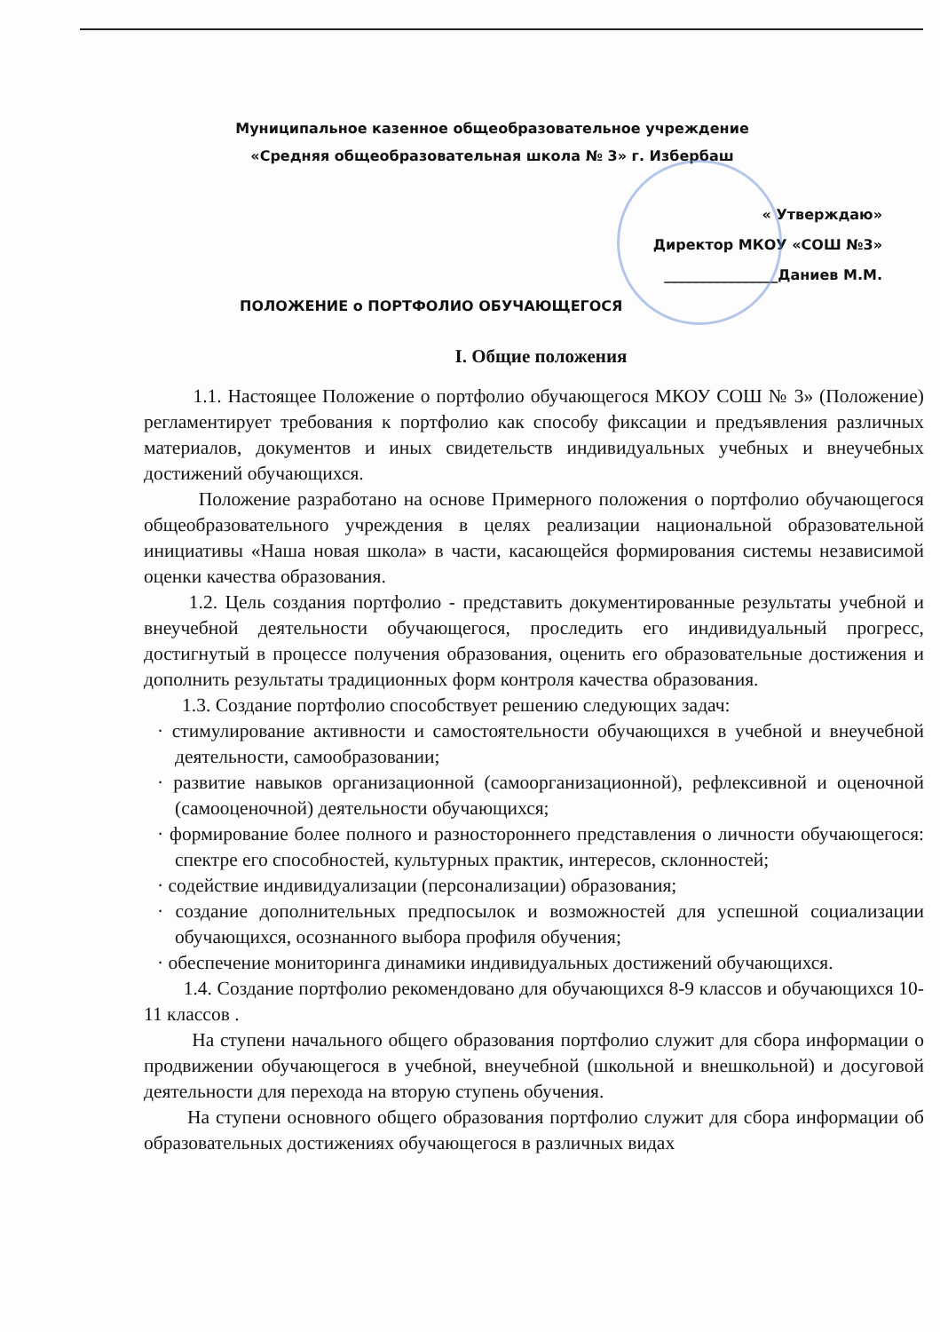Муниципальное казенное общеобразовательное учреждение
«Средняя общеобразовательная школа № 3» г. Избербаш
« Утверждаю»
Директор МКОУ «СОШ №3»
________________Даниев М.М.
ПОЛОЖЕНИЕ о ПОРТФОЛИО ОБУЧАЮЩЕГОСЯ
I. Общие положения
1.1. Настоящее Положение о портфолио обучающегося МКОУ СОШ № 3» (Положение) регламентирует требования к портфолио как способу фиксации и предъявления различных материалов, документов и иных свидетельств индивидуальных учебных и внеучебных достижений обучающихся.
Положение разработано на основе Примерного положения о портфолио обучающегося общеобразовательного учреждения в целях реализации национальной образовательной инициативы «Наша новая школа» в части, касающейся формирования системы независимой оценки качества образования.
1.2. Цель создания портфолио - представить документированные результаты учебной и внеучебной деятельности обучающегося, проследить его индивидуальный прогресс, достигнутый в процессе получения образования, оценить его образовательные достижения и дополнить результаты традиционных форм контроля качества образования.
1.3. Создание портфолио способствует решению следующих задач:
· стимулирование активности и самостоятельности обучающихся в учебной и внеучебной деятельности, самообразовании;
· развитие навыков организационной (самоорганизационной), рефлексивной и оценочной (самооценочной) деятельности обучающихся;
· формирование более полного и разностороннего представления о личности обучающегося: спектре его способностей, культурных практик, интересов, склонностей;
· содействие индивидуализации (персонализации) образования;
· создание дополнительных предпосылок и возможностей для успешной социализации обучающихся, осознанного выбора профиля обучения;
· обеспечение мониторинга динамики индивидуальных достижений обучающихся.
1.4. Создание портфолио рекомендовано для обучающихся 8-9 классов и обучающихся 10-11 классов .
На ступени начального общего образования портфолио служит для сбора информации о продвижении обучающегося в учебной, внеучебной (школьной и внешкольной) и досуговой деятельности для перехода на вторую ступень обучения.
На ступени основного общего образования портфолио служит для сбора информации об образовательных достижениях обучающегося в различных видах